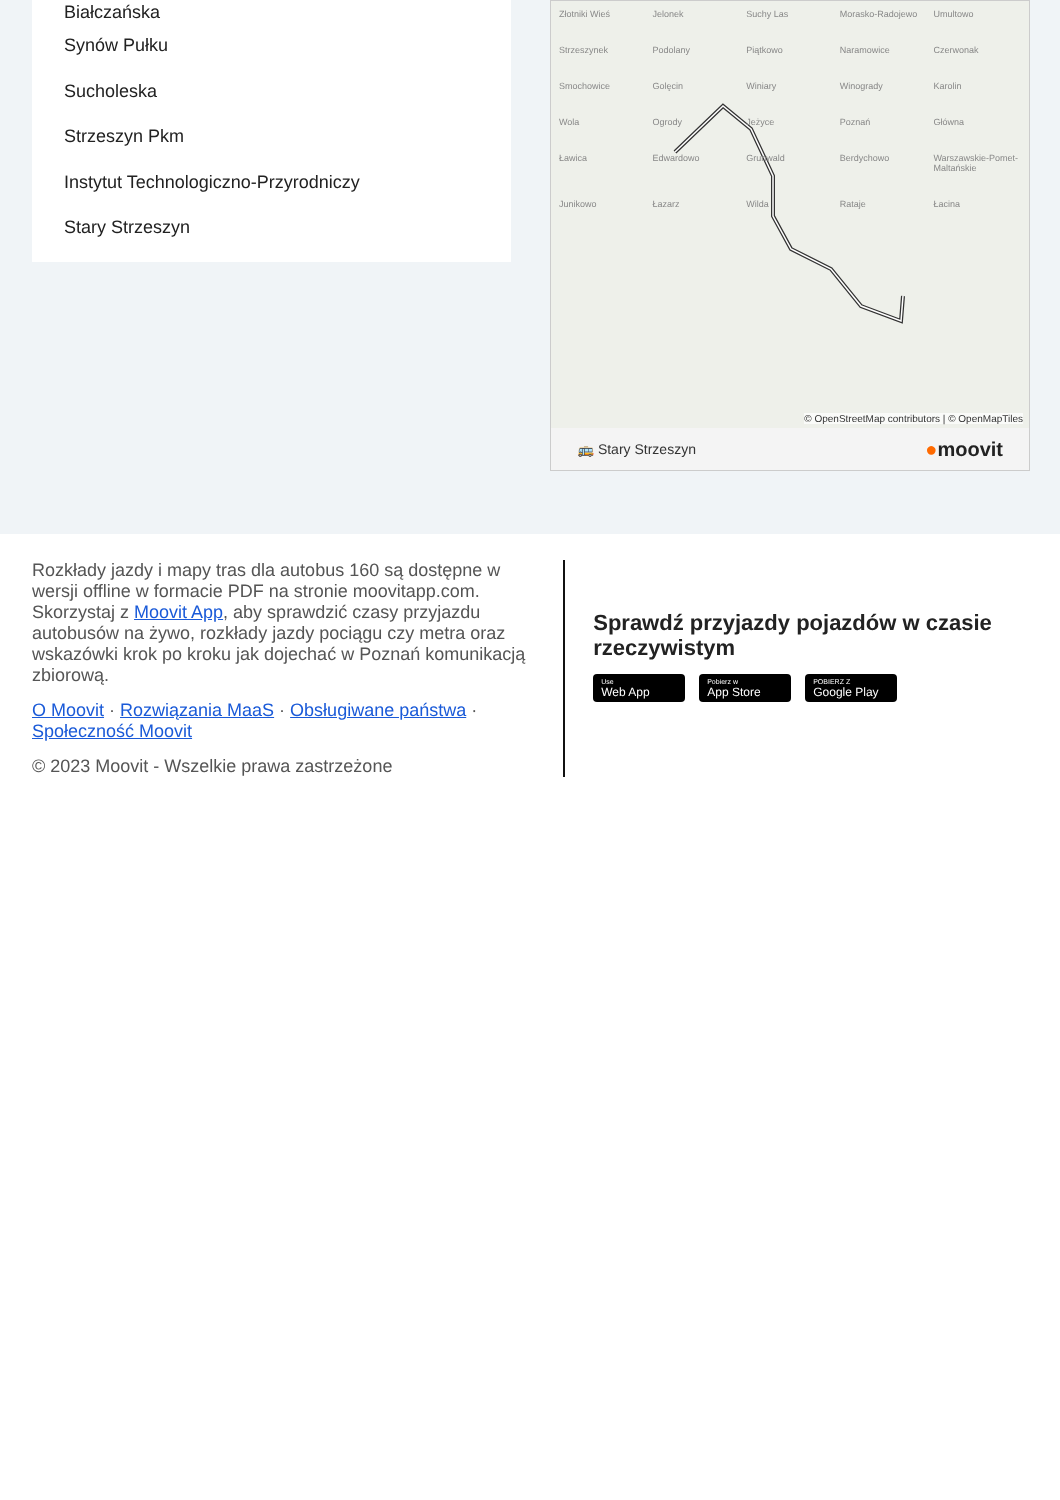Białczańska
Synów Pułku
Sucholeska
Strzeszyn Pkm
Instytut Technologiczno-Przyrodniczy
Stary Strzeszyn
Złotniki Wieś Jelonek Suchy Las Morasko-Radojewo Umultowo Strzeszynek Podolany Piątkowo Naramowice Czerwonak Smochowice Golęcin Winiary Winogrady Karolin Wola Ogrody Jeżyce Poznań Główna Ławica Edwardowo Grunwald Berdychowo Warszawskie-Pomet-Maltańskie Junikowo Łazarz Wilda Rataje Łacina
© OpenStreetMap contributors | © OpenMapTiles
🚌 Stary Strzeszyn ●moovit
Rozkłady jazdy i mapy tras dla autobus 160 są dostępne w wersji offline w formacie PDF na stronie moovitapp.com. Skorzystaj z Moovit App, aby sprawdzić czasy przyjazdu autobusów na żywo, rozkłady jazdy pociągu czy metra oraz wskazówki krok po kroku jak dojechać w Poznań komunikacją zbiorową.
O Moovit · Rozwiązania MaaS · Obsługiwane państwa · Społeczność Moovit
© 2023 Moovit - Wszelkie prawa zastrzeżone
Sprawdź przyjazdy pojazdów w czasie rzeczywistym
Use
Web App
Pobierz w
App Store
POBIERZ Z
Google Play